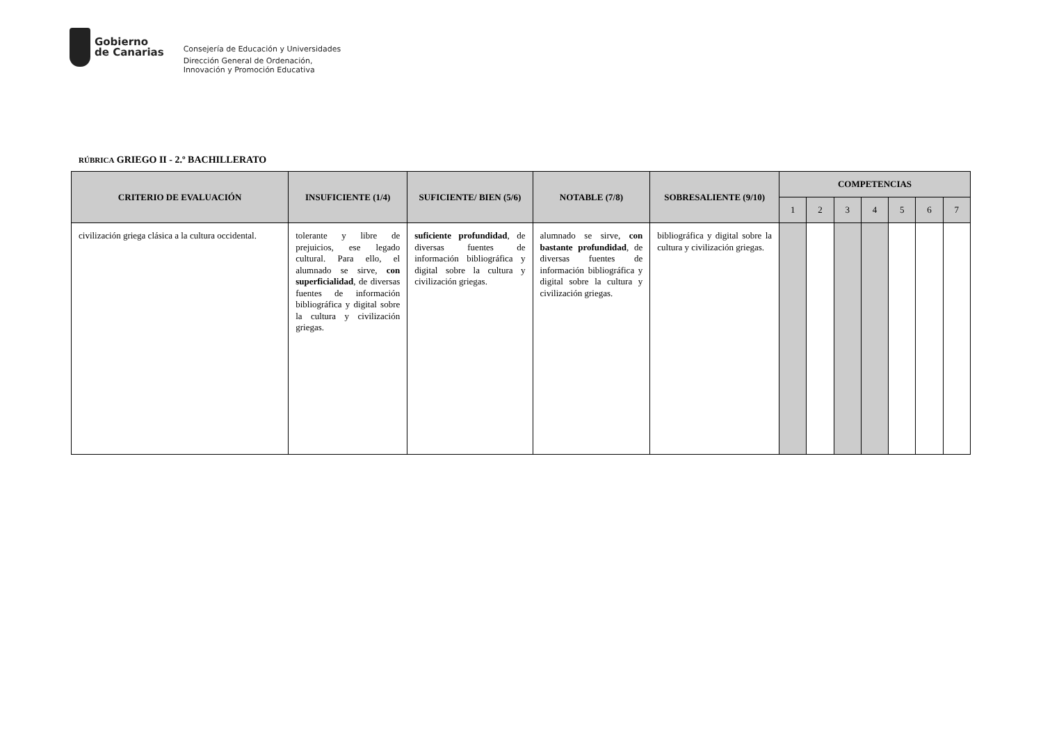Gobierno
de Canarias
Consejería de Educación y Universidades
Dirección General de Ordenación,
Innovación y Promoción Educativa
RÚBRICA GRIEGO II - 2.º BACHILLERATO
| CRITERIO DE EVALUACIÓN | INSUFICIENTE (1/4) | SUFICIENTE/ BIEN (5/6) | NOTABLE (7/8) | SOBRESALIENTE (9/10) | COMPETENCIAS | | | | | | |
| --- | --- | --- | --- | --- | --- | --- | --- | --- | --- | --- | --- |
| | | | | | 1 | 2 | 3 | 4 | 5 | 6 | 7 |
| civilización griega clásica a la cultura occidental. | tolerante y libre de prejuicios, ese legado cultural. Para ello, el alumnado se sirve, con superficialidad , de diversas fuentes de información bibliográfica y digital sobre la cultura y civilización griegas. | suficiente profundidad , de diversas fuentes de información bibliográfica y digital sobre la cultura y civilización griegas. | alumnado se sirve, con bastante profundidad , de diversas fuentes de información bibliográfica y digital sobre la cultura y civilización griegas. | bibliográfica y digital sobre la cultura y civilización griegas. | | | | | | | |